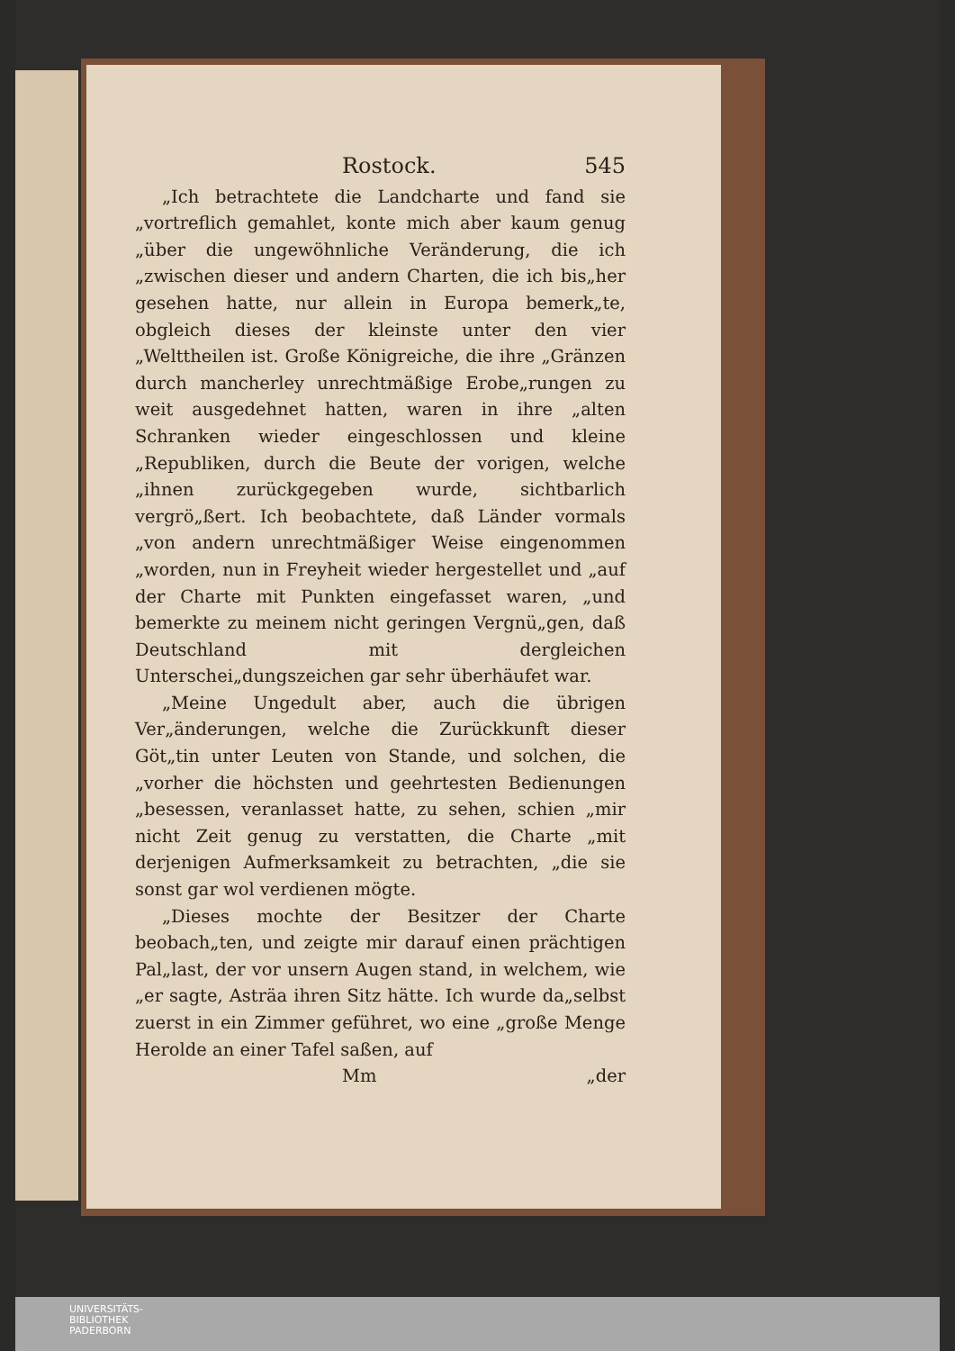Rostock. 545
„Ich betrachtete die Landcharte und fand sie „vortreflich gemahlet, konte mich aber kaum genug „über die ungewöhnliche Veränderung, die ich „zwischen dieser und andern Charten, die ich bis„her gesehen hatte, nur allein in Europa bemerk„te, obgleich dieses der kleinste unter den vier „Welttheilen ist. Große Königreiche, die ihre „Gränzen durch mancherley unrechtmäßige Erobe„rungen zu weit ausgedehnet hatten, waren in ihre „alten Schranken wieder eingeschlossen und kleine „Republiken, durch die Beute der vorigen, welche „ihnen zurückgegeben wurde, sichtbarlich vergrö„ßert. Ich beobachtete, daß Länder vormals „von andern unrechtmäßiger Weise eingenommen „worden, nun in Freyheit wieder hergestellet und „auf der Charte mit Punkten eingefasset waren, „und bemerkte zu meinem nicht geringen Vergnü„gen, daß Deutschland mit dergleichen Unterschei„dungszeichen gar sehr überhäufet war.
„Meine Ungedult aber, auch die übrigen Ver„änderungen, welche die Zurückkunft dieser Göt„tin unter Leuten von Stande, und solchen, die „vorher die höchsten und geehrtesten Bedienungen „besessen, veranlasset hatte, zu sehen, schien „mir nicht Zeit genug zu verstatten, die Charte „mit derjenigen Aufmerksamkeit zu betrachten, „die sie sonst gar wol verdienen mögte.
„Dieses mochte der Besitzer der Charte beobach„ten, und zeigte mir darauf einen prächtigen Pal„last, der vor unsern Augen stand, in welchem, wie „er sagte, Asträa ihren Sitz hätte. Ich wurde da„selbst zuerst in ein Zimmer geführet, wo eine „große Menge Herolde an einer Tafel saßen, auf
Mm „der
UNIVERSITÄTS-
BIBLIOTHEK
PADERBORN